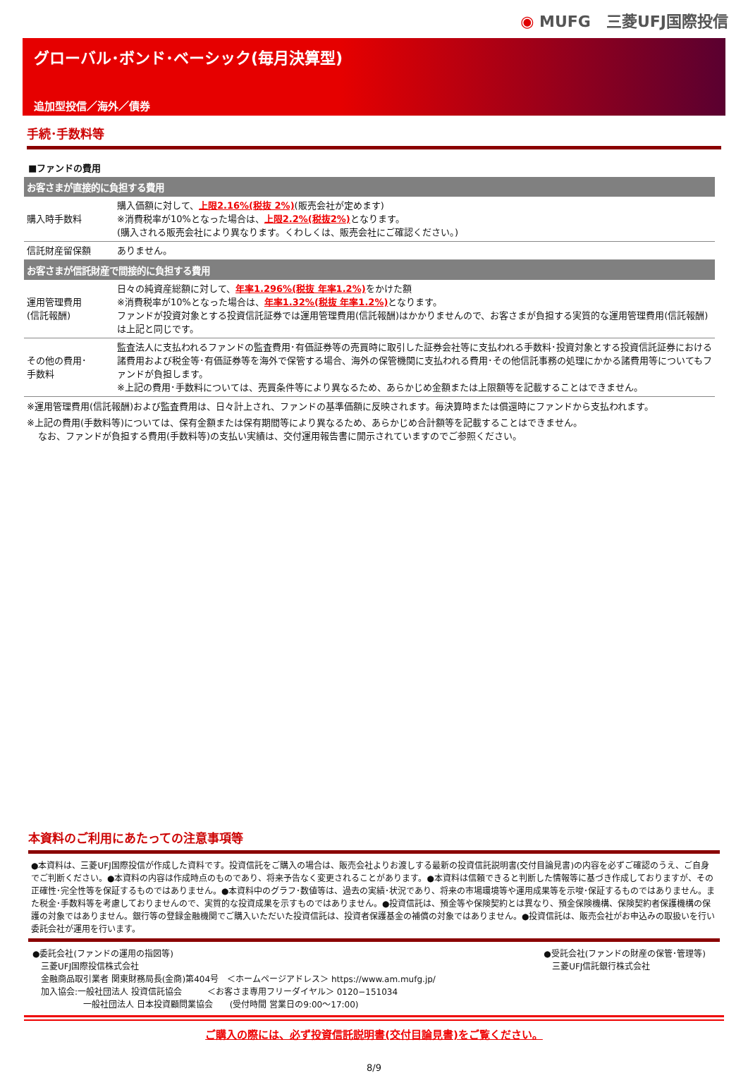◉ MUFG　三菱UFJ国際投信
グローバル･ボンド･ベーシック(毎月決算型)
追加型投信／海外／債券
手続･手数料等
■ファンドの費用
| お客さまが直接的に負担する費用 | |
| --- | --- |
| 購入時手数料 | 購入価額に対して、 上限2.16%(税抜 2%) (販売会社が定めます) ※消費税率が10%となった場合は、 上限2.2%(税抜2%) となります。 (購入される販売会社により異なります。くわしくは、販売会社にご確認ください。) |
| 信託財産留保額 | ありません。 |
| お客さまが信託財産で間接的に負担する費用 | |
| 運用管理費用 (信託報酬) | 日々の純資産総額に対して、 年率1.296%(税抜 年率1.2%) をかけた額 ※消費税率が10%となった場合は、 年率1.32%(税抜 年率1.2%) となります。 ファンドが投資対象とする投資信託証券では運用管理費用(信託報酬)はかかりませんので、お客さまが負担する実質的な運用管理費用(信託報酬)は上記と同じです。 |
| その他の費用･ 手数料 | 監査法人に支払われるファンドの監査費用･有価証券等の売買時に取引した証券会社等に支払われる手数料･投資対象とする投資信託証券における諸費用および税金等･有価証券等を海外で保管する場合、海外の保管機関に支払われる費用･その他信託事務の処理にかかる諸費用等についてもファンドが負担します。 ※上記の費用･手数料については、売買条件等により異なるため、あらかじめ金額または上限額等を記載することはできません。 |
※運用管理費用(信託報酬)および監査費用は、日々計上され、ファンドの基準価額に反映されます。毎決算時または償還時にファンドから支払われます。
※上記の費用(手数料等)については、保有金額または保有期間等により異なるため、あらかじめ合計額等を記載することはできません。
なお、ファンドが負担する費用(手数料等)の支払い実績は、交付運用報告書に開示されていますのでご参照ください。
本資料のご利用にあたっての注意事項等
●本資料は、三菱UFJ国際投信が作成した資料です。投資信託をご購入の場合は、販売会社よりお渡しする最新の投資信託説明書(交付目論見書)の内容を必ずご確認のうえ、ご自身でご判断ください。●本資料の内容は作成時点のものであり、将来予告なく変更されることがあります。●本資料は信頼できると判断した情報等に基づき作成しておりますが、その正確性･完全性等を保証するものではありません。●本資料中のグラフ･数値等は、過去の実績･状況であり、将来の市場環境等や運用成果等を示唆･保証するものではありません。また税金･手数料等を考慮しておりませんので、実質的な投資成果を示すものではありません。●投資信託は、預金等や保険契約とは異なり、預金保険機構、保険契約者保護機構の保護の対象ではありません。銀行等の登録金融機関でご購入いただいた投資信託は、投資者保護基金の補償の対象ではありません。●投資信託は、販売会社がお申込みの取扱いを行い委託会社が運用を行います。
●委託会社(ファンドの運用の指図等)
　三菱UFJ国際投信株式会社
　金融商品取引業者 関東財務局長(金商)第404号　＜ホームページアドレス＞ https://www.am.mufg.jp/
　加入協会:一般社団法人 投資信託協会　　　＜お客さま専用フリーダイヤル＞ 0120−151034
　　　　　　一般社団法人 日本投資顧問業協会　　(受付時間 営業日の9:00～17:00)
●受託会社(ファンドの財産の保管･管理等)
　三菱UFJ信託銀行株式会社
ご購入の際には、必ず投資信託説明書(交付目論見書)をご覧ください。
8/9